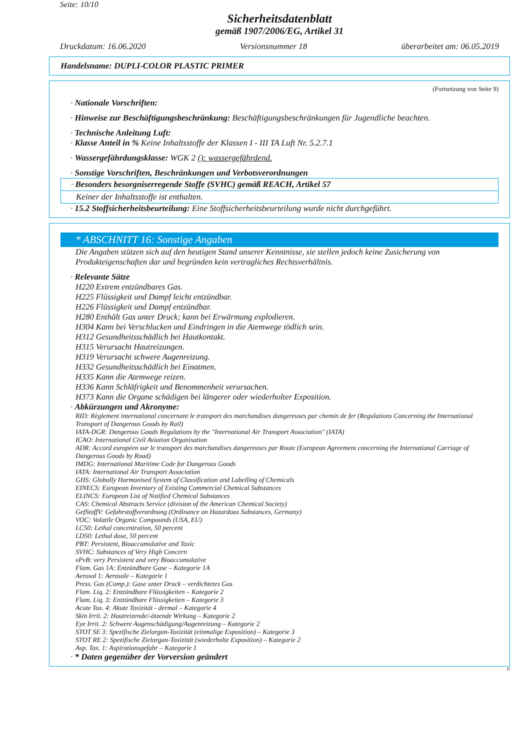Seite: 10/10
Sicherheitsdatenblatt
gemäß 1907/2006/EG, Artikel 31
Druckdatum: 16.06.2020 Versionsnummer 18 überarbeitet am: 06.05.2019
Handelsname: DUPLI-COLOR PLASTIC PRIMER
(Fortsetzung von Seite 9)
· Nationale Vorschriften:
· Hinweise zur Beschäftigungsbeschränkung: Beschäftigungsbeschränkungen für Jugendliche beachten.
· Technische Anleitung Luft:
· Klasse Anteil in % Keine Inhaltsstoffe der Klassen I - III TA Luft Nr. 5.2.7.1
· Wassergefährdungsklasse: WGK 2 (): wassergefährdend.
· Sonstige Vorschriften, Beschränkungen und Verbotsverordnungen
· Besonders besorgniserregende Stoffe (SVHC) gemäß REACH, Artikel 57
Keiner der Inhaltsstoffe ist enthalten.
· 15.2 Stoffsicherheitsbeurteilung: Eine Stoffsicherheitsbeurteilung wurde nicht durchgeführt.
* ABSCHNITT 16: Sonstige Angaben
Die Angaben stützen sich auf den heutigen Stand unserer Kenntnisse, sie stellen jedoch keine Zusicherung von Produkteigenschaften dar und begründen kein vertragliches Rechtsverhältnis.
· Relevante Sätze
H220 Extrem entzündbares Gas.
H225 Flüssigkeit und Dampf leicht entzündbar.
H226 Flüssigkeit und Dampf entzündbar.
H280 Enthält Gas unter Druck; kann bei Erwärmung explodieren.
H304 Kann bei Verschlucken und Eindringen in die Atemwege tödlich sein.
H312 Gesundheitsschädlich bei Hautkontakt.
H315 Verursacht Hautreizungen.
H319 Verursacht schwere Augenreizung.
H332 Gesundheitsschädlich bei Einatmen.
H335 Kann die Atemwege reizen.
H336 Kann Schläfrigkeit und Benommenheit verursachen.
H373 Kann die Organe schädigen bei längerer oder wiederholter Exposition.
· Abkürzungen und Akronyme:
RID: Règlement international concernant le transport des marchandises dangereuses par chemin de fer (Regulations Concerning the International Transport of Dangerous Goods by Rail)
IATA-DGR: Dangerous Goods Regulations by the "International Air Transport Association" (IATA)
ICAO: International Civil Aviation Organisation
ADR: Accord européen sur le transport des marchandises dangereuses par Route (European Agreement concerning the International Carriage of Dangerous Goods by Road)
IMDG: International Maritime Code for Dangerous Goods
IATA: International Air Transport Association
GHS: Globally Harmonised System of Classification and Labelling of Chemicals
EINECS: European Inventory of Existing Commercial Chemical Substances
ELINCS: European List of Notified Chemical Substances
CAS: Chemical Abstracts Service (division of the American Chemical Society)
GefStoffV: Gefahrstoffverordnung (Ordinance on Hazardous Substances, Germany)
VOC: Volatile Organic Compounds (USA, EU)
LC50: Lethal concentration, 50 percent
LD50: Lethal dose, 50 percent
PBT: Persistent, Bioaccumulative and Toxic
SVHC: Substances of Very High Concern
vPvB: very Persistent and very Bioaccumulative
Flam. Gas 1A: Entzündbare Gase – Kategorie 1A
Aerosol 1: Aerosole – Kategorie 1
Press. Gas (Comp.): Gase unter Druck – verdichtetes Gas
Flam. Liq. 2: Entzündbare Flüssigkeiten – Kategorie 2
Flam. Liq. 3: Entzündbare Flüssigkeiten – Kategorie 3
Acute Tox. 4: Akute Toxizität - dermal – Kategorie 4
Skin Irrit. 2: Hautreizende/-ätzende Wirkung – Kategorie 2
Eye Irrit. 2: Schwere Augenschädigung/Augenreizung – Kategorie 2
STOT SE 3: Spezifische Zielorgan-Toxizität (einmalige Exposition) – Kategorie 3
STOT RE 2: Spezifische Zielorgan-Toxizität (wiederholte Exposition) – Kategorie 2
Asp. Tox. 1: Aspirationsgefahr – Kategorie 1
· * Daten gegenüber der Vorversion geändert
D